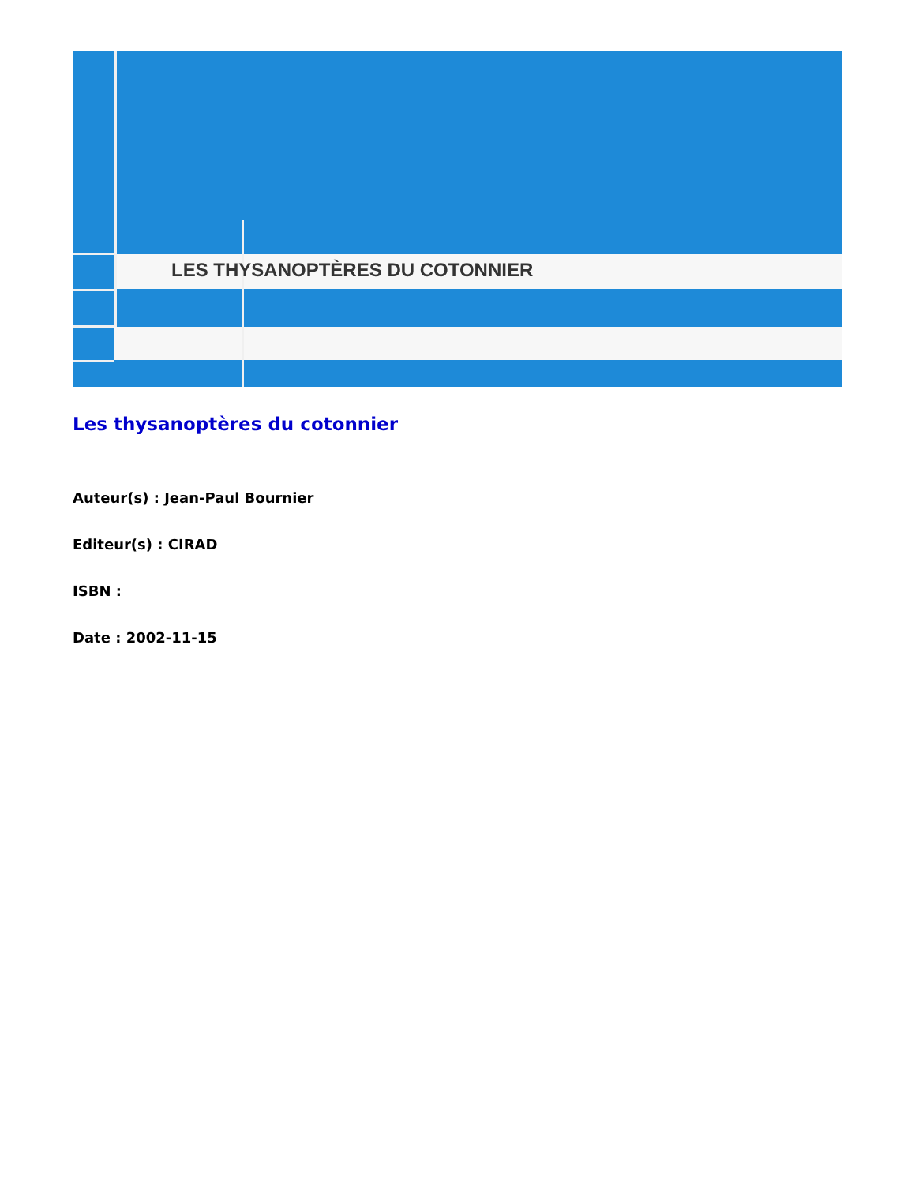LES THYSANOPTÈRES DU COTONNIER
Les thysanoptères du cotonnier
Auteur(s) : Jean-Paul Bournier
Editeur(s) : CIRAD
ISBN :
Date : 2002-11-15